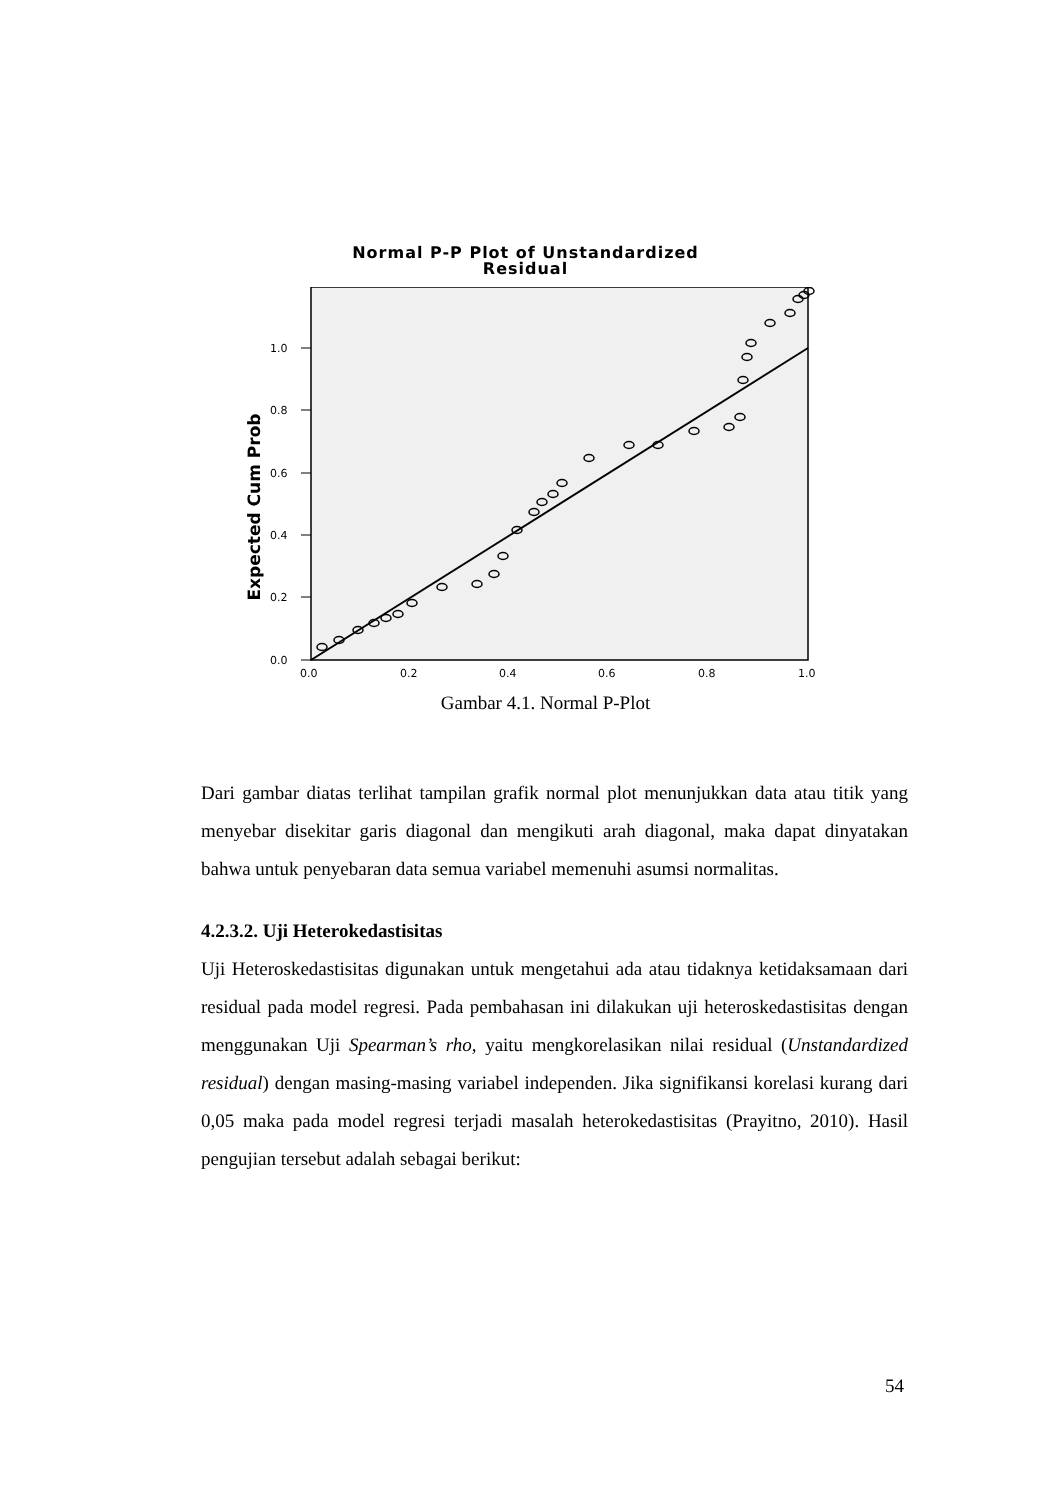Normal P-P Plot of Unstandardized
Residual
1.0
0.8
0.6
0.4
0.2
0.0
0.0
0.2
0.4
0.6
0.8
1.0
Expected Cum Prob
Gambar 4.1. Normal P-Plot
Dari gambar diatas terlihat tampilan grafik normal plot menunjukkan data atau titik yang menyebar disekitar garis diagonal dan mengikuti arah diagonal, maka dapat dinyatakan bahwa untuk penyebaran data semua variabel memenuhi asumsi normalitas.
4.2.3.2. Uji Heterokedastisitas
Uji Heteroskedastisitas digunakan untuk mengetahui ada atau tidaknya ketidaksamaan dari residual pada model regresi. Pada pembahasan ini dilakukan uji heteroskedastisitas dengan menggunakan Uji Spearman’s rho, yaitu mengkorelasikan nilai residual (Unstandardized residual) dengan masing-masing variabel independen. Jika signifikansi korelasi kurang dari 0,05 maka pada model regresi terjadi masalah heterokedastisitas (Prayitno, 2010). Hasil pengujian tersebut adalah sebagai berikut:
54